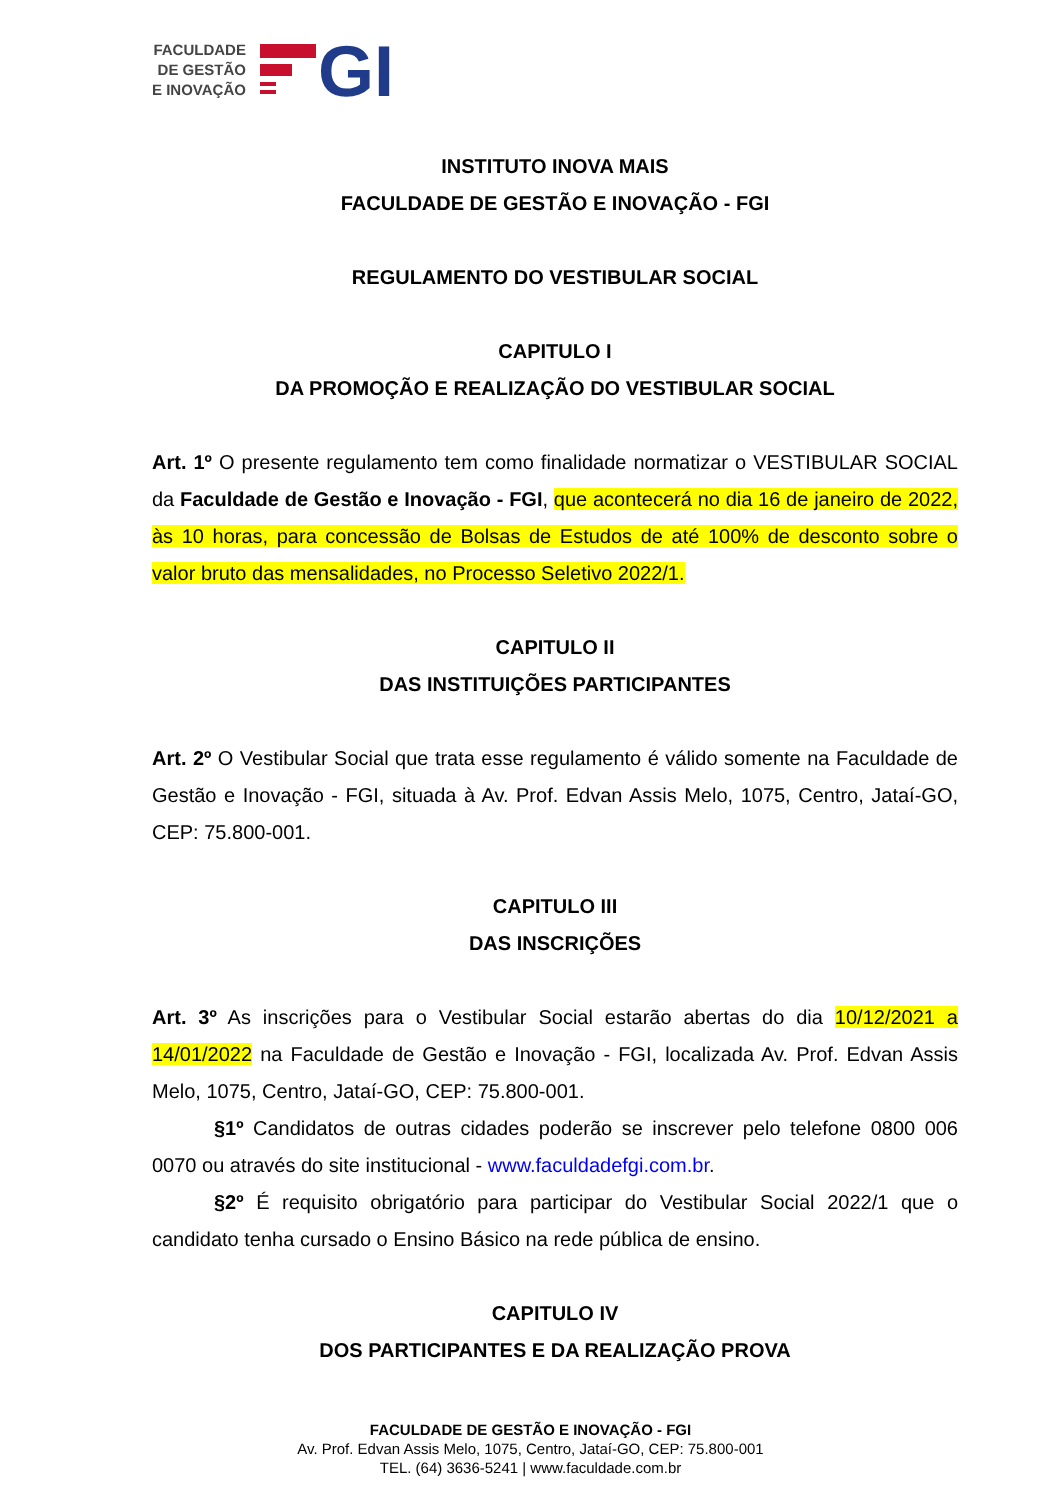FACULDADE
DE GESTÃO
E INOVAÇÃO
GI
INSTITUTO INOVA MAIS
FACULDADE DE GESTÃO E INOVAÇÃO - FGI
REGULAMENTO DO VESTIBULAR SOCIAL
CAPITULO I
DA PROMOÇÃO E REALIZAÇÃO DO VESTIBULAR SOCIAL
Art. 1º O presente regulamento tem como finalidade normatizar o VESTIBULAR SOCIAL da Faculdade de Gestão e Inovação - FGI, que acontecerá no dia 16 de janeiro de 2022, às 10 horas, para concessão de Bolsas de Estudos de até 100% de desconto sobre o valor bruto das mensalidades, no Processo Seletivo 2022/1.
CAPITULO II
DAS INSTITUIÇÕES PARTICIPANTES
Art. 2º O Vestibular Social que trata esse regulamento é válido somente na Faculdade de Gestão e Inovação - FGI, situada à Av. Prof. Edvan Assis Melo, 1075, Centro, Jataí-GO, CEP: 75.800-001.
CAPITULO III
DAS INSCRIÇÕES
Art. 3º As inscrições para o Vestibular Social estarão abertas do dia 10/12/2021 a 14/01/2022 na Faculdade de Gestão e Inovação - FGI, localizada Av. Prof. Edvan Assis Melo, 1075, Centro, Jataí-GO, CEP: 75.800-001.
§1º Candidatos de outras cidades poderão se inscrever pelo telefone 0800 006 0070 ou através do site institucional - www.faculdadefgi.com.br.
§2º É requisito obrigatório para participar do Vestibular Social 2022/1 que o candidato tenha cursado o Ensino Básico na rede pública de ensino.
CAPITULO IV
DOS PARTICIPANTES E DA REALIZAÇÃO PROVA
FACULDADE DE GESTÃO E INOVAÇÃO - FGI
Av. Prof. Edvan Assis Melo, 1075, Centro, Jataí-GO, CEP: 75.800-001
TEL. (64) 3636-5241 | www.faculdade.com.br